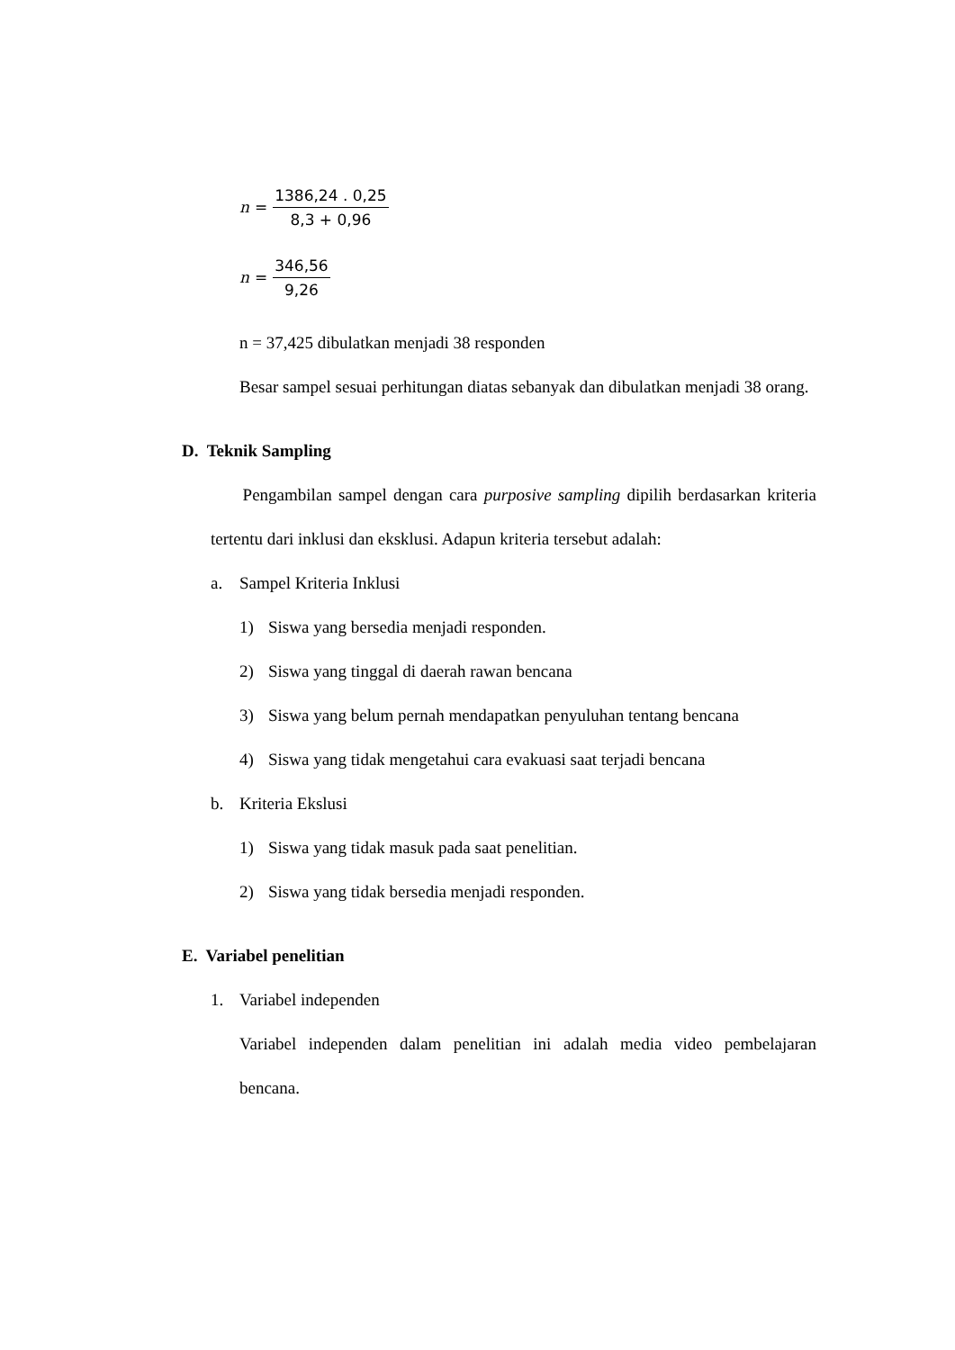n = 1386,24 . 0,25 8,3 + 0,96
n = 346,56 9,26
n = 37,425 dibulatkan menjadi 38 responden
Besar sampel sesuai perhitungan diatas sebanyak dan dibulatkan menjadi 38 orang.
D. Teknik Sampling
Pengambilan sampel dengan cara purposive sampling dipilih berdasarkan kriteria tertentu dari inklusi dan eksklusi. Adapun kriteria tersebut adalah:
a. Sampel Kriteria Inklusi
1) Siswa yang bersedia menjadi responden.
2) Siswa yang tinggal di daerah rawan bencana
3) Siswa yang belum pernah mendapatkan penyuluhan tentang bencana
4) Siswa yang tidak mengetahui cara evakuasi saat terjadi bencana
b. Kriteria Ekslusi
1) Siswa yang tidak masuk pada saat penelitian.
2) Siswa yang tidak bersedia menjadi responden.
E. Variabel penelitian
1. Variabel independen
Variabel independen dalam penelitian ini adalah media video pembelajaran bencana.